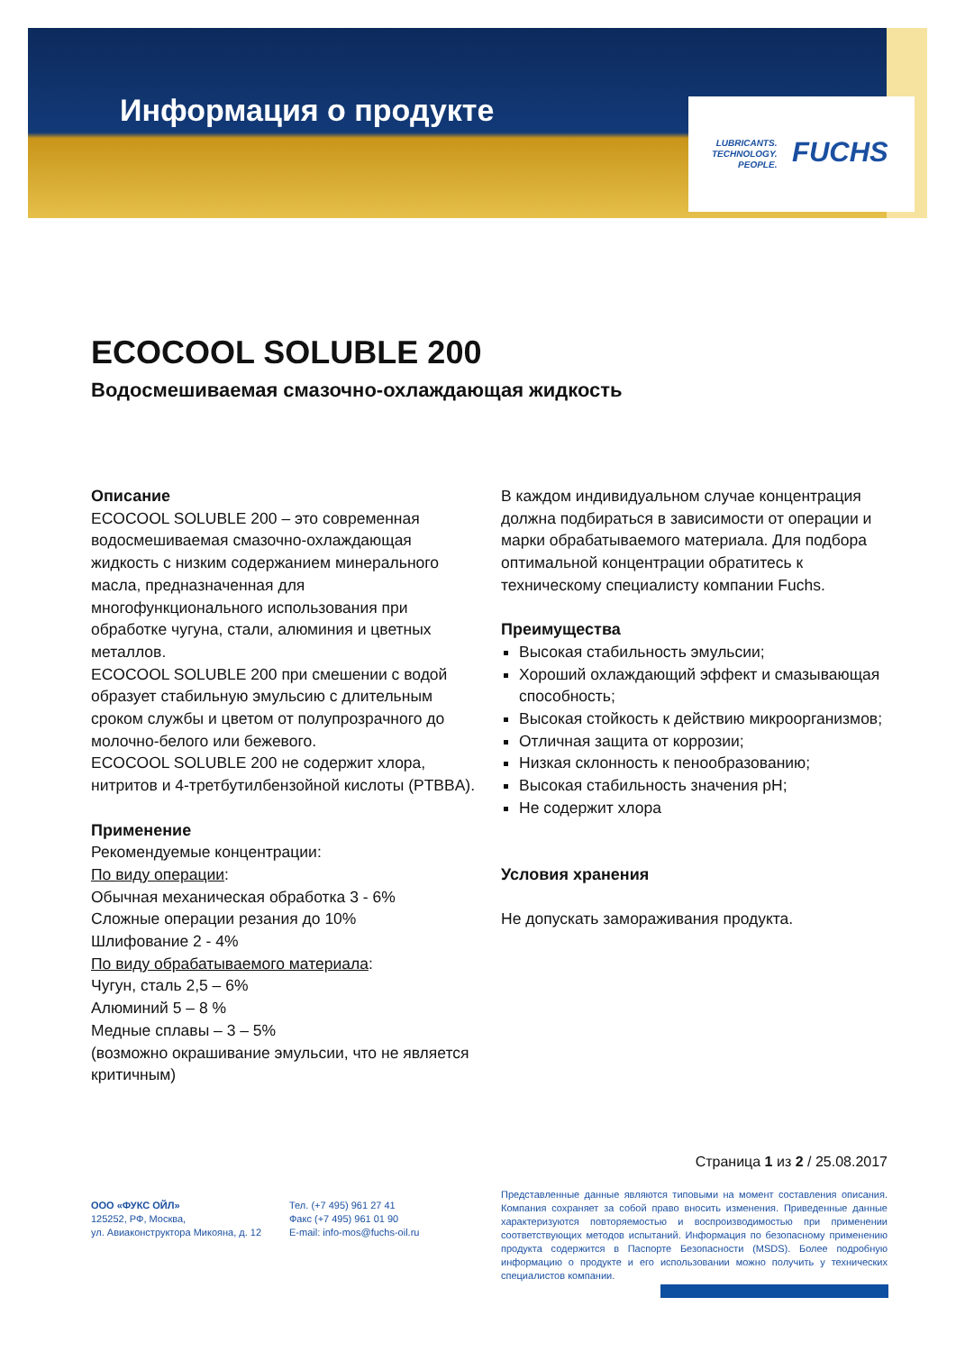Информация о продукте
LUBRICANTS.
TECHNOLOGY.
PEOPLE.
FUCHS
ECOCOOL SOLUBLE 200
Водосмешиваемая смазочно-охлаждающая жидкость
Описание
ECOCOOL SOLUBLE 200 – это современная водосмешиваемая смазочно-охлаждающая жидкость с низким содержанием минерального масла, предназначенная для многофункционального использования при обработке чугуна, стали, алюминия и цветных металлов.
ECOCOOL SOLUBLE 200 при смешении с водой образует стабильную эмульсию с длительным сроком службы и цветом от полупрозрачного до молочно-белого или бежевого.
ECOCOOL SOLUBLE 200 не содержит хлора, нитритов и 4-третбутилбензойной кислоты (PTBBA).
Применение
Рекомендуемые концентрации:
По виду операции:
Обычная механическая обработка 3 - 6%
Сложные операции резания до 10%
Шлифование 2 - 4%
По виду обрабатываемого материала:
Чугун, сталь 2,5 – 6%
Алюминий 5 – 8 %
Медные сплавы – 3 – 5%
(возможно окрашивание эмульсии, что не является критичным)
В каждом индивидуальном случае концентрация должна подбираться в зависимости от операции и марки обрабатываемого материала. Для подбора оптимальной концентрации обратитесь к техническому специалисту компании Fuchs.
Преимущества
Высокая стабильность эмульсии;
Хороший охлаждающий эффект и смазывающая способность;
Высокая стойкость к действию микроорганизмов;
Отличная защита от коррозии;
Низкая склонность к пенообразованию;
Высокая стабильность значения pH;
Не содержит хлора
Условия хранения
Не допускать замораживания продукта.
Страница 1 из 2 / 25.08.2017
ООО «ФУКС ОЙЛ»
125252, РФ, Москва,
ул. Авиаконструктора Микояна, д. 12
Тел. (+7 495) 961 27 41
Факс (+7 495) 961 01 90
E-mail: info-mos@fuchs-oil.ru
Представленные данные являются типовыми на момент составления описания. Компания сохраняет за собой право вносить изменения. Приведенные данные характеризуются повторяемостью и воспроизводимостью при применении соответствующих методов испытаний. Информация по безопасному применению продукта содержится в Паспорте Безопасности (MSDS). Более подробную информацию о продукте и его использовании можно получить у технических специалистов компании.